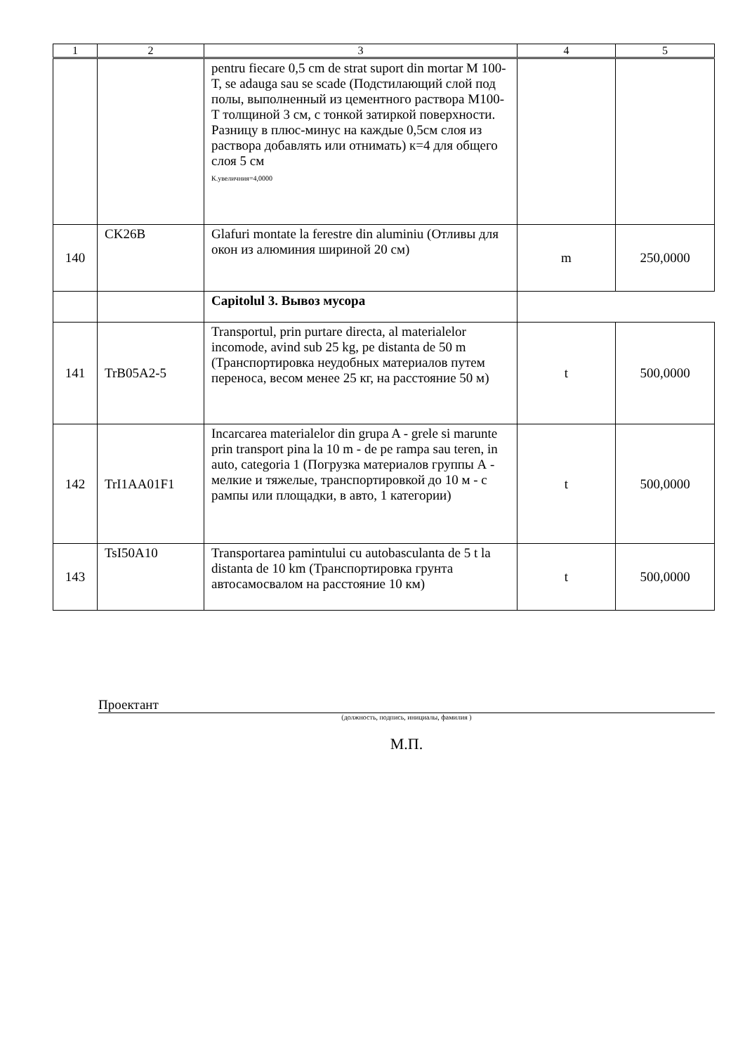| 1 | 2 | 3 | 4 | 5 |
| --- | --- | --- | --- | --- |
| | | pentru fiecare 0,5 cm de strat suport din mortar M 100-T, se adauga sau se scade (Подстилающий слой под полы, выполненный из цементного раствора М100-Т толщиной 3 см, с тонкой затиркой поверхности. Разницу в плюс-минус на каждые 0,5см слоя из раствора добавлять или отнимать) к=4 для общего слоя 5 см К.увеличния=4,0000 | | |
| 140 | CK26B | Glafuri montate la ferestre din aluminiu (Отливы для окон из алюминия шириной 20 см) | m | 250,0000 |
| | | Capitolul 3. Вывоз мусора | | |
| 141 | TrB05A2-5 | Transportul, prin purtare directa, al materialelor incomode, avind sub 25 kg, pe distanta de 50 m (Транспортировка неудобных материалов путем переноса, весом менее 25 кг, на расстояние 50 м) | t | 500,0000 |
| 142 | TrI1AA01F1 | Incarcarea materialelor din grupa A - grele si marunte prin transport pina la 10 m - de pe rampa sau teren, in auto, categoria 1 (Погрузка материалов группы А - мелкие и тяжелые, транспортировкой до 10 м - с рампы или площадки, в авто, 1 категории) | t | 500,0000 |
| 143 | TsI50A10 | Transportarea pamintului cu autobasculanta de 5 t la distanta de 10 km (Транспортировка грунта автосамосвалом на расстояние 10 км) | t | 500,0000 |
Проектант
(должность, подпись, инициалы, фамилия )
М.П.